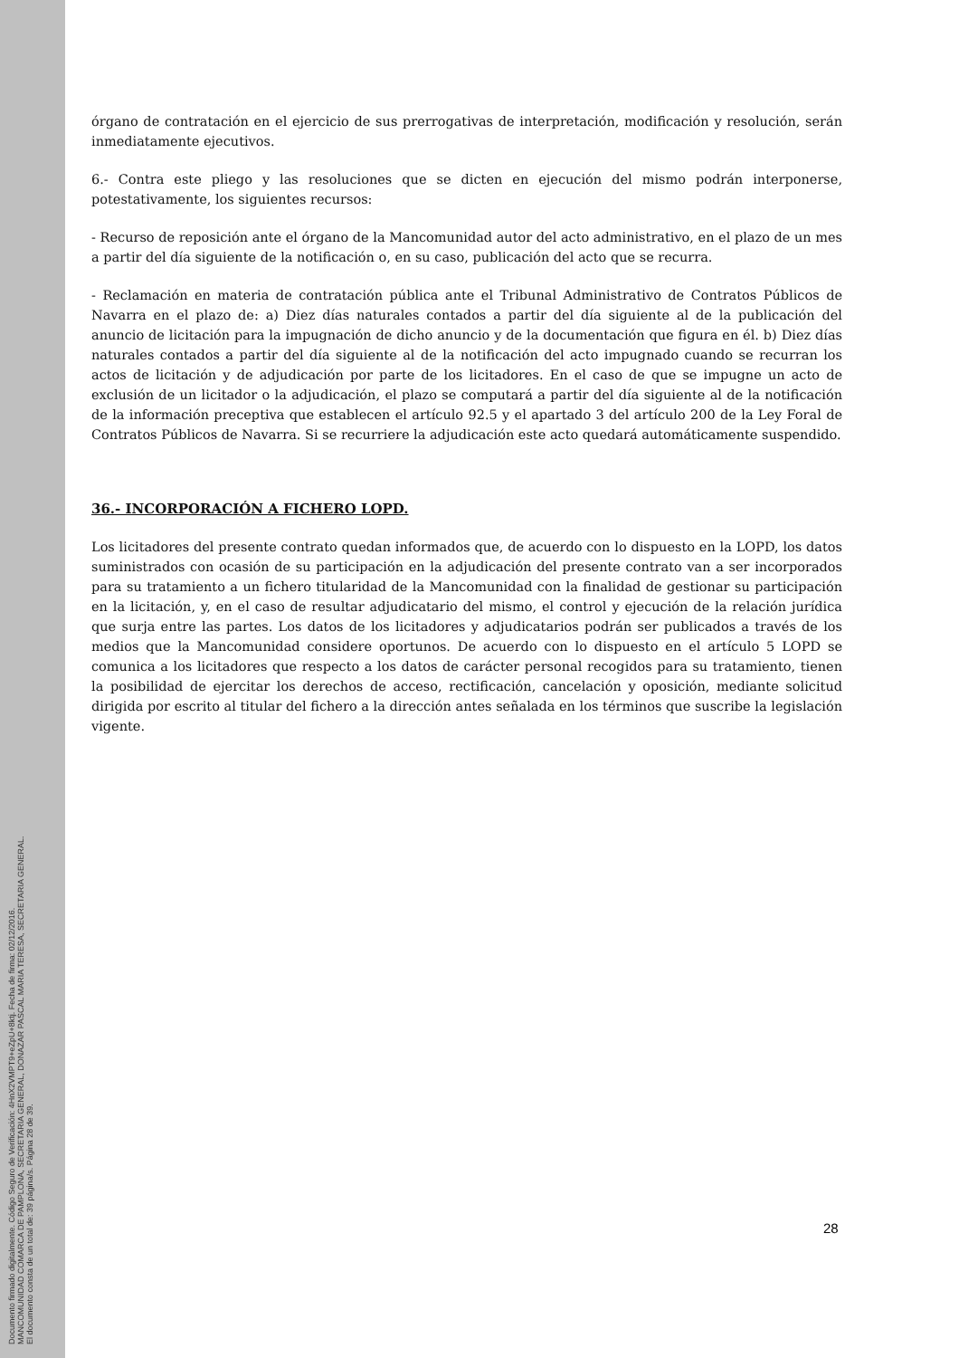órgano de contratación en el ejercicio de sus prerrogativas de interpretación, modificación y resolución, serán inmediatamente ejecutivos.
6.- Contra este pliego y las resoluciones que se dicten en ejecución del mismo podrán interponerse, potestativamente, los siguientes recursos:
- Recurso de reposición ante el órgano de la Mancomunidad autor del acto administrativo, en el plazo de un mes a partir del día siguiente de la notificación o, en su caso, publicación del acto que se recurra.
- Reclamación en materia de contratación pública ante el Tribunal Administrativo de Contratos Públicos de Navarra en el plazo de: a) Diez días naturales contados a partir del día siguiente al de la publicación del anuncio de licitación para la impugnación de dicho anuncio y de la documentación que figura en él. b) Diez días naturales contados a partir del día siguiente al de la notificación del acto impugnado cuando se recurran los actos de licitación y de adjudicación por parte de los licitadores. En el caso de que se impugne un acto de exclusión de un licitador o la adjudicación, el plazo se computará a partir del día siguiente al de la notificación de la información preceptiva que establecen el artículo 92.5 y el apartado 3 del artículo 200 de la Ley Foral de Contratos Públicos de Navarra. Si se recurriere la adjudicación este acto quedará automáticamente suspendido.
36.- INCORPORACIÓN A FICHERO LOPD.
Los licitadores del presente contrato quedan informados que, de acuerdo con lo dispuesto en la LOPD, los datos suministrados con ocasión de su participación en la adjudicación del presente contrato van a ser incorporados para su tratamiento a un fichero titularidad de la Mancomunidad con la finalidad de gestionar su participación en la licitación, y, en el caso de resultar adjudicatario del mismo, el control y ejecución de la relación jurídica que surja entre las partes. Los datos de los licitadores y adjudicatarios podrán ser publicados a través de los medios que la Mancomunidad considere oportunos. De acuerdo con lo dispuesto en el artículo 5 LOPD se comunica a los licitadores que respecto a los datos de carácter personal recogidos para su tratamiento, tienen la posibilidad de ejercitar los derechos de acceso, rectificación, cancelación y oposición, mediante solicitud dirigida por escrito al titular del fichero a la dirección antes señalada en los términos que suscribe la legislación vigente.
28
Documento firmado digitalmente. Código Seguro de Verificación: 4HnX2VMPT9+eZpU+8ktj. Fecha de firma: 02/12/2016.
MANCOMUNIDAD COMARCA DE PAMPLONA, SECRETARIA GENERAL, DONAZAR PASCAL MARIA TERESA, SECRETARIA GENERAL.
El documento consta de un total de: 39 página/s. Página 28 de 39.